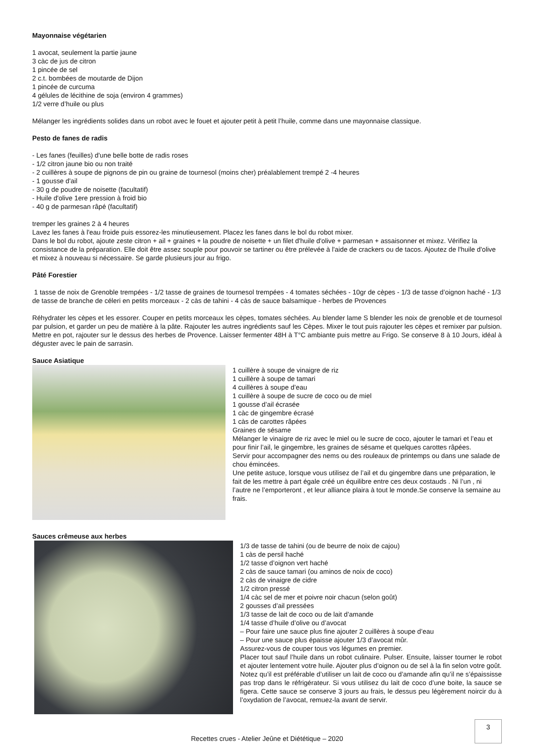Mayonnaise végétarien
1 avocat, seulement la partie jaune
3 càc de jus de citron
1 pincée de sel
2 c.t. bombées de moutarde de Dijon
1 pincée de curcuma
4 gélules de lécithine de soja (environ 4 grammes)
1/2 verre d’huile ou plus
Mélanger les ingrédients solides dans un robot avec le fouet et ajouter petit à petit l’huile, comme dans une mayonnaise classique.
Pesto de fanes de radis
- Les fanes (feuilles) d'une belle botte de radis roses
- 1/2 citron jaune bio ou non traité
- 2 cuillères à soupe de pignons de pin ou graine de tournesol (moins cher) préalablement trempé 2 -4 heures
- 1 gousse d'ail
- 30 g de poudre de noisette (facultatif)
- Huile d'olive 1ere pression à froid bio
- 40 g de parmesan râpé (facultatif)
tremper les graines 2 à 4 heures
Lavez les fanes à l'eau froide puis essorez-les minutieusement. Placez les fanes dans le bol du robot mixer.
Dans le bol du robot, ajoute zeste citron + ail + graines + la poudre de noisette + un filet d'huile d'olive + parmesan + assaisonner et mixez. Vérifiez la consistance de la préparation. Elle doit être assez souple pour pouvoir se tartiner ou être prélevée à l'aide de crackers ou de tacos. Ajoutez de l'huile d'olive et mixez à nouveau si nécessaire. Se garde plusieurs jour au frigo.
Pâté Forestier
1 tasse de noix de Grenoble trempées - 1/2 tasse de graines de tournesol trempées - 4 tomates séchées - 10gr de cèpes - 1/3 de tasse d’oignon haché - 1/3 de tasse de branche de céleri en petits morceaux - 2 càs de tahini - 4 càs de sauce balsamique - herbes de Provences
Réhydrater les cèpes et les essorer. Couper en petits morceaux les cèpes, tomates séchées. Au blender lame S blender les noix de grenoble et de tournesol par pulsion, et garder un peu de matière à la pâte. Rajouter les autres ingrédients sauf les Cèpes. Mixer le tout puis rajouter les cèpes et remixer par pulsion. Mettre en pot, rajouter sur le dessus des herbes de Provence. Laisser fermenter 48H à T°C ambiante puis mettre au Frigo. Se conserve 8 à 10 Jours, idéal à déguster avec le pain de sarrasin.
Sauce Asiatique
1 cuillère à soupe de vinaigre de riz
1 cuillère à soupe de tamari
4 cuillères à soupe d’eau
1 cuillère à soupe de sucre de coco ou de miel
1 gousse d’ail écrasée
1 càc de gingembre écrasé
1 càs de carottes râpées
Graines de sésame
Mélanger le vinaigre de riz avec le miel ou le sucre de coco, ajouter le tamari et l’eau et pour finir l’ail, le gingembre, les graines de sésame et quelques carottes râpées.
Servir pour accompagner des nems ou des rouleaux de printemps ou dans une salade de chou émincées.
Une petite astuce, lorsque vous utilisez de l’ail et du gingembre dans une préparation, le fait de les mettre à part égale créé un équilibre entre ces deux costauds . Ni l’un , ni l’autre ne l’emporteront , et leur alliance plaira à tout le monde.Se conserve la semaine au frais.
Sauces crêmeuse aux herbes
1/3 de tasse de tahini (ou de beurre de noix de cajou)
1 càs de persil haché
1/2 tasse d’oignon vert haché
2 càs de sauce tamari (ou aminos de noix de coco)
2 càs de vinaigre de cidre
1/2 citron pressé
1/4 càc sel de mer et poivre noir chacun (selon goût)
2 gousses d’ail pressées
1/3 tasse de lait de coco ou de lait d’amande
1/4 tasse d’huile d’olive ou d’avocat
– Pour faire une sauce plus fine ajouter 2 cuillères à soupe d’eau
– Pour une sauce plus épaisse ajouter 1/3 d’avocat mûr.
Assurez-vous de couper tous vos légumes en premier.
Placer tout sauf l’huile dans un robot culinaire. Pulser. Ensuite, laisser tourner le robot et ajouter lentement votre huile. Ajouter plus d’oignon ou de sel à la fin selon votre goût.
Notez qu’il est préférable d’utiliser un lait de coco ou d’amande afin qu’il ne s’épaississe pas trop dans le réfrigérateur. Si vous utilisez du lait de coco d’une boite, la sauce se figera. Cette sauce se conserve 3 jours au frais, le dessus peu légèrement noircir du à l’oxydation de l’avocat, remuez-la avant de servir.
3
Recettes crues - Atelier Jeûne et Diététique – 2020